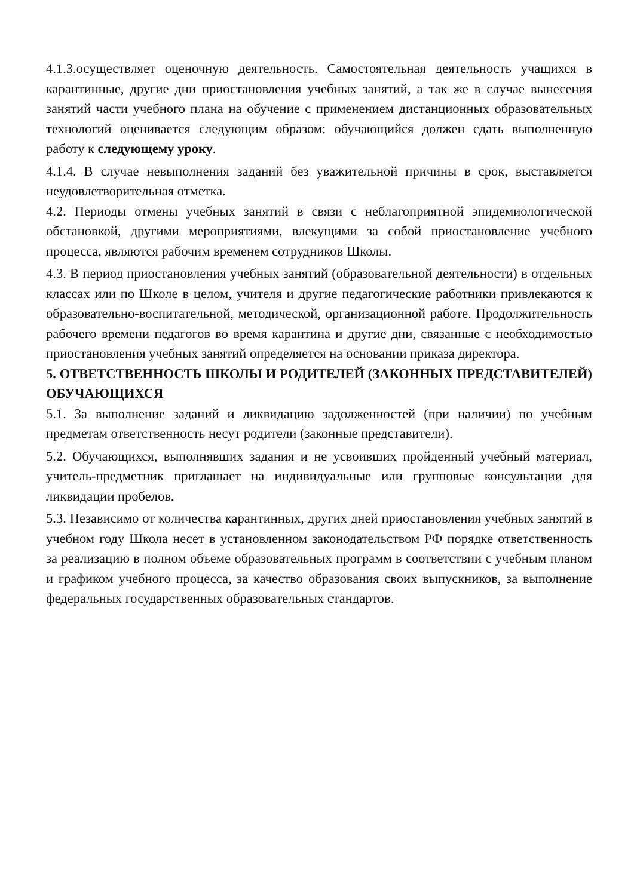4.1.3.осуществляет оценочную деятельность. Самостоятельная деятельность учащихся в карантинные, другие дни приостановления учебных занятий, а так же в случае вынесения занятий части учебного плана на обучение с применением дистанционных образовательных технологий оценивается следующим образом: обучающийся должен сдать выполненную работу к следующему уроку.
4.1.4. В случае невыполнения заданий без уважительной причины в срок, выставляется неудовлетворительная отметка.
4.2. Периоды отмены учебных занятий в связи с неблагоприятной эпидемиологической обстановкой, другими мероприятиями, влекущими за собой приостановление учебного процесса, являются рабочим временем сотрудников Школы.
4.3. В период приостановления учебных занятий (образовательной деятельности) в отдельных классах или по Школе в целом, учителя и другие педагогические работники привлекаются к образовательно-воспитательной, методической, организационной работе. Продолжительность рабочего времени педагогов во время карантина и другие дни, связанные с необходимостью приостановления учебных занятий определяется на основании приказа директора.
5. ОТВЕТСТВЕННОСТЬ ШКОЛЫ И РОДИТЕЛЕЙ (ЗАКОННЫХ ПРЕДСТАВИТЕЛЕЙ) ОБУЧАЮЩИХСЯ
5.1. За выполнение заданий и ликвидацию задолженностей (при наличии) по учебным предметам ответственность несут родители (законные представители).
5.2. Обучающихся, выполнявших задания и не усвоивших пройденный учебный материал, учитель-предметник приглашает на индивидуальные или групповые консультации для ликвидации пробелов.
5.3. Независимо от количества карантинных, других дней приостановления учебных занятий в учебном году Школа несет в установленном законодательством РФ порядке ответственность за реализацию в полном объеме образовательных программ в соответствии с учебным планом и графиком учебного процесса, за качество образования своих выпускников, за выполнение федеральных государственных образовательных стандартов.